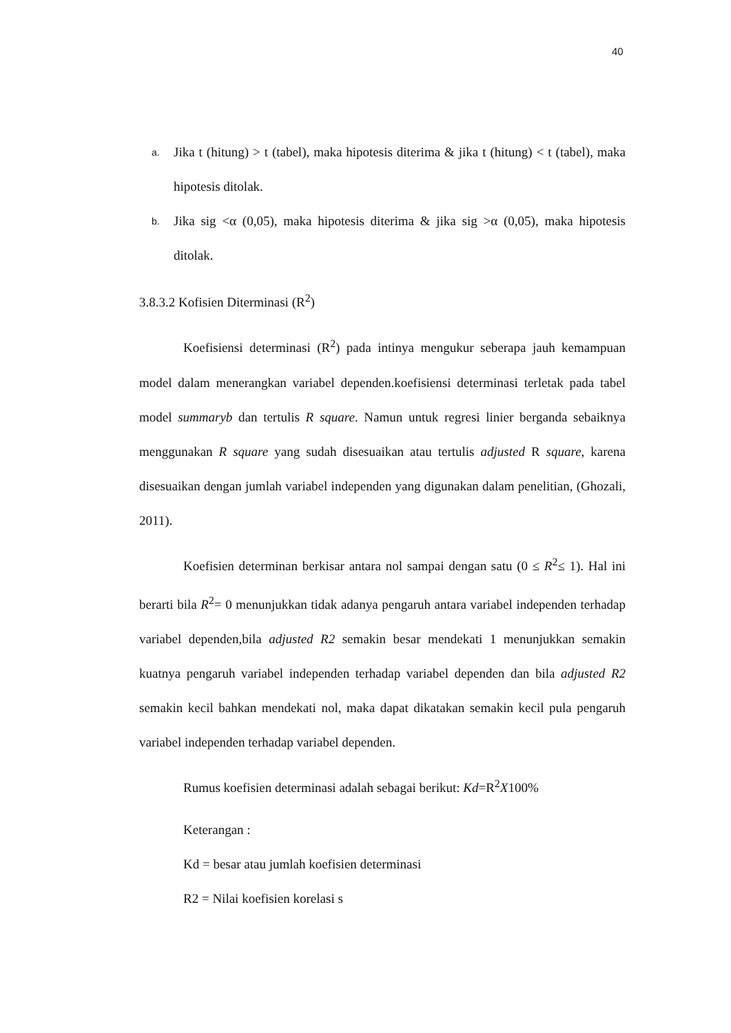40
a. Jika t (hitung) > t (tabel), maka hipotesis diterima & jika t (hitung) < t (tabel), maka hipotesis ditolak.
b. Jika sig <α (0,05), maka hipotesis diterima & jika sig >α (0,05), maka hipotesis ditolak.
3.8.3.2 Kofisien Diterminasi (R<sup>2</sup>)
Koefisiensi determinasi (R<sup>2</sup>) pada intinya mengukur seberapa jauh kemampuan model dalam menerangkan variabel dependen.koefisiensi determinasi terletak pada tabel model summaryb dan tertulis R square. Namun untuk regresi linier berganda sebaiknya menggunakan R square yang sudah disesuaikan atau tertulis adjusted R square, karena disesuaikan dengan jumlah variabel independen yang digunakan dalam penelitian, (Ghozali, 2011).
Koefisien determinan berkisar antara nol sampai dengan satu (0 ≤ R<sup>2</sup>≤ 1). Hal ini berarti bila R<sup>2</sup>= 0 menunjukkan tidak adanya pengaruh antara variabel independen terhadap variabel dependen,bila adjusted R2 semakin besar mendekati 1 menunjukkan semakin kuatnya pengaruh variabel independen terhadap variabel dependen dan bila adjusted R2 semakin kecil bahkan mendekati nol, maka dapat dikatakan semakin kecil pula pengaruh variabel independen terhadap variabel dependen.
Rumus koefisien determinasi adalah sebagai berikut: Kd=R<sup>2</sup>X100%
Keterangan :
Kd = besar atau jumlah koefisien determinasi
R2 = Nilai koefisien korelasi s